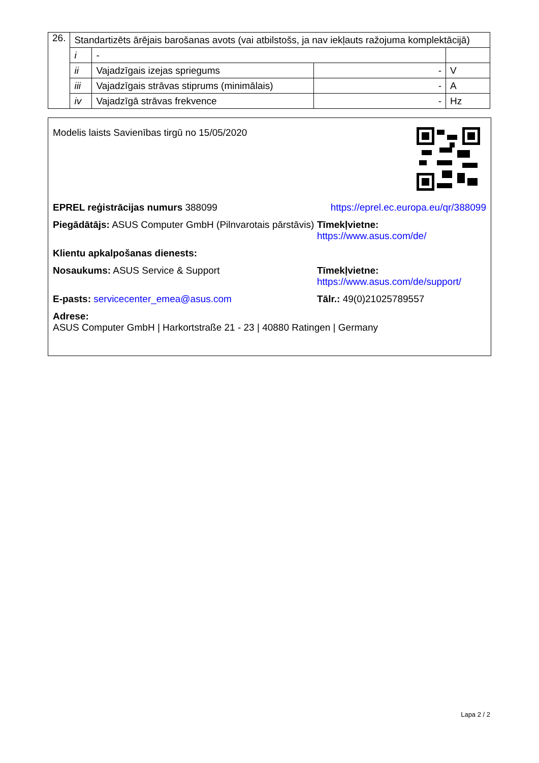| 26. | Standartizēts ārējais barošanas avots (vai atbilstošs, ja nav iekļauts ražojuma komplektācijā) | | | |
| | i | - | | |
| | ii | Vajadzīgais izejas spriegums | - | V |
| | iii | Vajadzīgais strāvas stiprums (minimālais) | - | A |
| | iv | Vajadzīgā strāvas frekvence | - | Hz |
Modelis laists Savienības tirgū no 15/05/2020
EPREL reģistrācijas numurs 388099
https://eprel.ec.europa.eu/qr/388099
Piegādātājs: ASUS Computer GmbH (Pilnvarotais pārstāvis)
Tīmekļvietne: https://www.asus.com/de/
Klientu apkalpošanas dienests:
Nosaukums: ASUS Service & Support Tīmekļvietne: https://www.asus.com/de/support/
E-pasts: servicecenter_emea@asus.com Tālr.: 49(0)21025789557
Adrese:
ASUS Computer GmbH | Harkortstraße 21 - 23 | 40880 Ratingen | Germany
Lapa 2 / 2